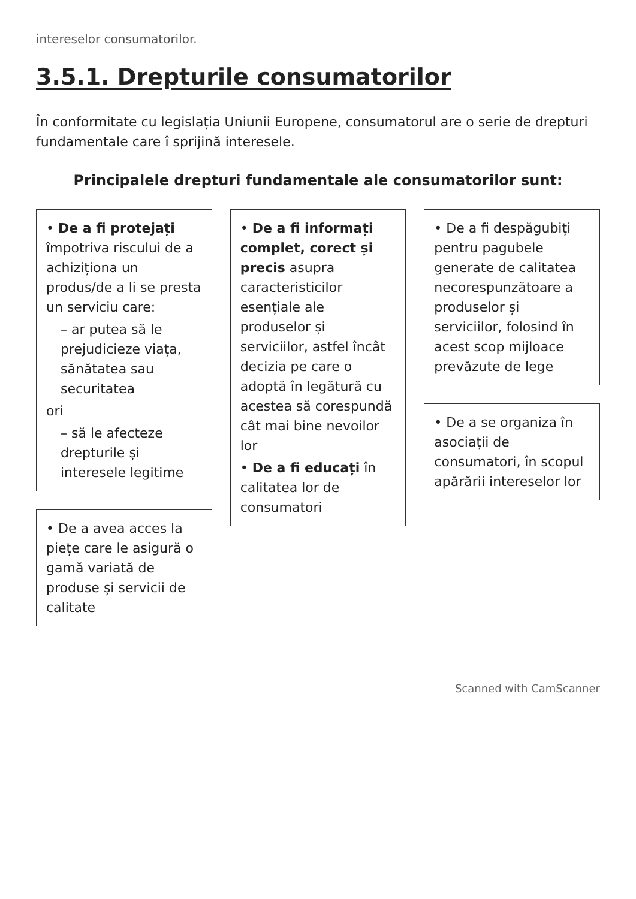intereselor consumatorilor.
3.5.1. Drepturile consumatorilor
În conformitate cu legislația Uniunii Europene, consumatorul are o serie de drepturi fundamentale care î sprijină interesele.
Principalele drepturi fundamentale ale consumatorilor sunt:
• De a fi protejați împotriva riscului de a achiziționa un produs/de a li se presta un serviciu care:
– ar putea să le prejudicieze viața, sănătatea sau securitatea
ori
– să le afecteze drepturile și interesele legitime
• De a avea acces la piețe care le asigură o gamă variată de produse și servicii de calitate
• De a fi informați complet, corect și precis asupra caracteristicilor esențiale ale produselor și serviciilor, astfel încât decizia pe care o adoptă în legătură cu acestea să corespundă cât mai bine nevoilor lor
• De a fi educați în calitatea lor de consumatori
• De a fi despăgubiți pentru pagubele generate de calitatea necorespunzătoare a produselor și serviciilor, folosind în acest scop mijloace prevăzute de lege
• De a se organiza în asociații de consumatori, în scopul apărării intereselor lor
Scanned with CamScanner